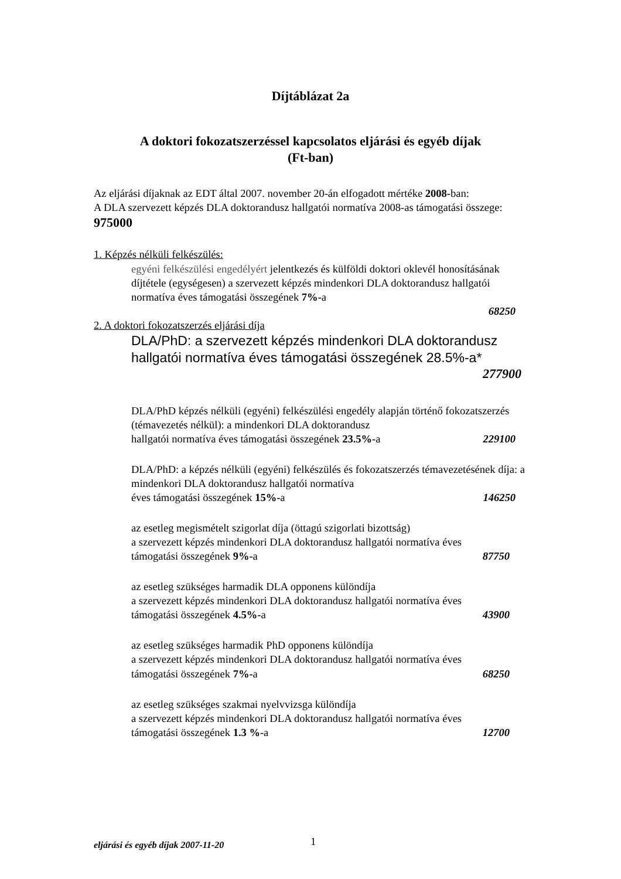Díjtáblázat 2a
A doktori fokozatszerzéssel kapcsolatos eljárási és egyéb díjak
(Ft-ban)
Az eljárási díjaknak az EDT által 2007. november 20-án elfogadott mértéke 2008-ban:
A DLA szervezett képzés DLA doktorandusz hallgatói normatíva 2008-as támogatási összege: 975000
1. Képzés nélküli felkészülés:
egyéni felkészülési engedélyért jelentkezés és külföldi doktori oklevél honosításának díjtétele (egységesen) a szervezett képzés mindenkori DLA doktorandusz hallgatói normatíva éves támogatási összegének 7%-a
68250
2. A doktori fokozatszerzés eljárási díja
DLA/PhD: a szervezett képzés mindenkori DLA doktorandusz hallgatói normatíva éves támogatási összegének 28.5%-a*
277900
DLA/PhD képzés nélküli (egyéni) felkészülési engedély alapján történő fokozatszerzés (témavezetés nélkül): a mindenkori DLA doktorandusz
hallgatói normatíva éves támogatási összegének 23.5%-a 229100
DLA/PhD: a képzés nélküli (egyéni) felkészülés és fokozatszerzés témavezetésének díja: a mindenkori DLA doktorandusz hallgatói normatíva
éves támogatási összegének 15%-a 146250
az esetleg megismételt szigorlat díja (öttagú szigorlati bizottság)
a szervezett képzés mindenkori DLA doktorandusz hallgatói normatíva éves
támogatási összegének 9%-a 87750
az esetleg szükséges harmadik DLA opponens különdíja
a szervezett képzés mindenkori DLA doktorandusz hallgatói normatíva éves
támogatási összegének 4.5%-a 43900
az esetleg szükséges harmadik PhD opponens különdíja
a szervezett képzés mindenkori DLA doktorandusz hallgatói normatíva éves
támogatási összegének 7%-a 68250
az esetleg szükséges szakmai nyelvvizsga különdíja
a szervezett képzés mindenkori DLA doktorandusz hallgatói normatíva éves
támogatási összegének 1.3 %-a 12700
eljárási és egyéb díjak 2007-11-20 1